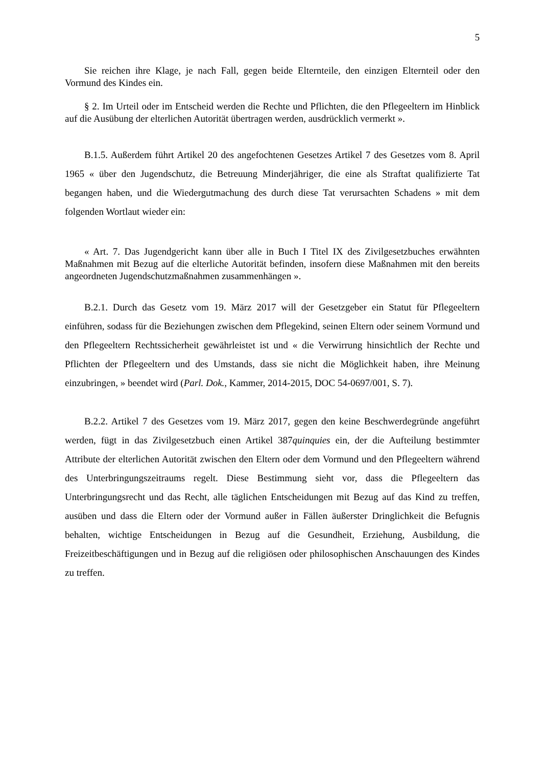5
Sie reichen ihre Klage, je nach Fall, gegen beide Elternteile, den einzigen Elternteil oder den Vormund des Kindes ein.
§ 2. Im Urteil oder im Entscheid werden die Rechte und Pflichten, die den Pflegeeltern im Hinblick auf die Ausübung der elterlichen Autorität übertragen werden, ausdrücklich vermerkt ».
B.1.5. Außerdem führt Artikel 20 des angefochtenen Gesetzes Artikel 7 des Gesetzes vom 8. April 1965 « über den Jugendschutz, die Betreuung Minderjähriger, die eine als Straftat qualifizierte Tat begangen haben, und die Wiedergutmachung des durch diese Tat verursachten Schadens » mit dem folgenden Wortlaut wieder ein:
« Art. 7. Das Jugendgericht kann über alle in Buch I Titel IX des Zivilgesetzbuches erwähnten Maßnahmen mit Bezug auf die elterliche Autorität befinden, insofern diese Maßnahmen mit den bereits angeordneten Jugendschutzmaßnahmen zusammenhängen ».
B.2.1. Durch das Gesetz vom 19. März 2017 will der Gesetzgeber ein Statut für Pflegeeltern einführen, sodass für die Beziehungen zwischen dem Pflegekind, seinen Eltern oder seinem Vormund und den Pflegeeltern Rechtssicherheit gewährleistet ist und « die Verwirrung hinsichtlich der Rechte und Pflichten der Pflegeeltern und des Umstands, dass sie nicht die Möglichkeit haben, ihre Meinung einzubringen, » beendet wird (Parl. Dok., Kammer, 2014-2015, DOC 54-0697/001, S. 7).
B.2.2. Artikel 7 des Gesetzes vom 19. März 2017, gegen den keine Beschwerdegründe angeführt werden, fügt in das Zivilgesetzbuch einen Artikel 387quinquies ein, der die Aufteilung bestimmter Attribute der elterlichen Autorität zwischen den Eltern oder dem Vormund und den Pflegeeltern während des Unterbringungszeitraums regelt. Diese Bestimmung sieht vor, dass die Pflegeeltern das Unterbringungsrecht und das Recht, alle täglichen Entscheidungen mit Bezug auf das Kind zu treffen, ausüben und dass die Eltern oder der Vormund außer in Fällen äußerster Dringlichkeit die Befugnis behalten, wichtige Entscheidungen in Bezug auf die Gesundheit, Erziehung, Ausbildung, die Freizeitbeschäftigungen und in Bezug auf die religiösen oder philosophischen Anschauungen des Kindes zu treffen.